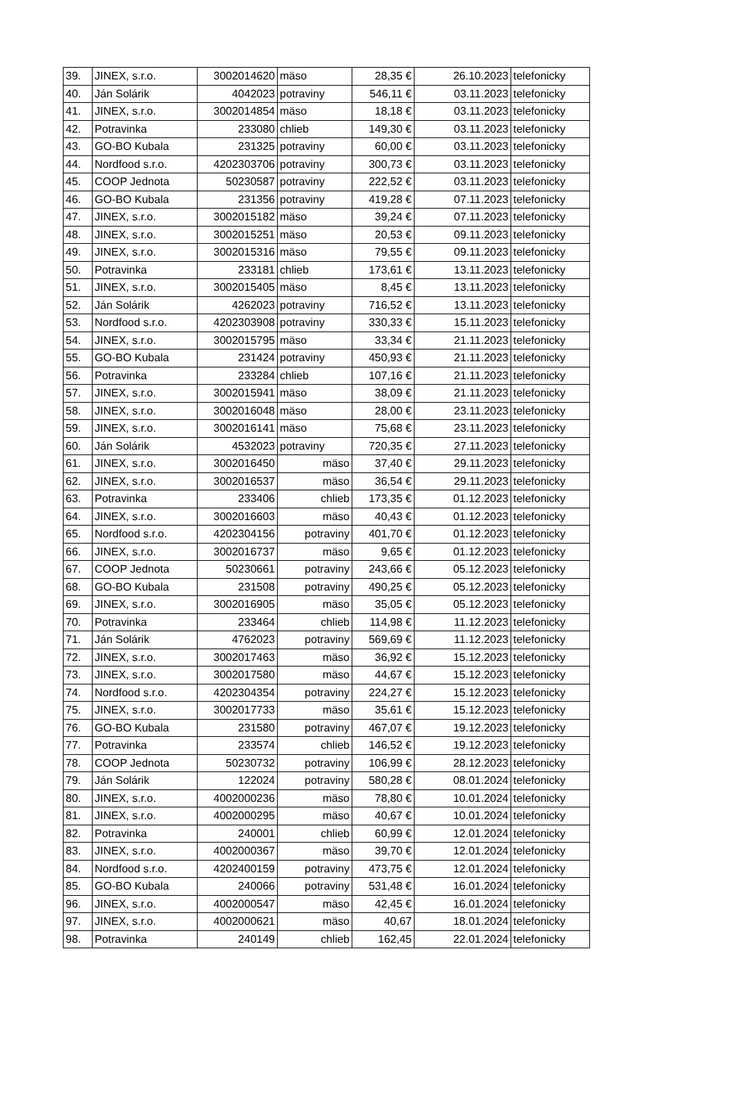| 39. | JINEX, s.r.o. | 3002014620 | mäso | 28,35 € | 26.10.2023 | telefonicky |
| 40. | Ján Solárik | 4042023 | potraviny | 546,11 € | 03.11.2023 | telefonicky |
| 41. | JINEX, s.r.o. | 3002014854 | mäso | 18,18 € | 03.11.2023 | telefonicky |
| 42. | Potravinka | 233080 | chlieb | 149,30 € | 03.11.2023 | telefonicky |
| 43. | GO-BO Kubala | 231325 | potraviny | 60,00 € | 03.11.2023 | telefonicky |
| 44. | Nordfood s.r.o. | 4202303706 | potraviny | 300,73 € | 03.11.2023 | telefonicky |
| 45. | COOP Jednota | 50230587 | potraviny | 222,52 € | 03.11.2023 | telefonicky |
| 46. | GO-BO Kubala | 231356 | potraviny | 419,28 € | 07.11.2023 | telefonicky |
| 47. | JINEX, s.r.o. | 3002015182 | mäso | 39,24 € | 07.11.2023 | telefonicky |
| 48. | JINEX, s.r.o. | 3002015251 | mäso | 20,53 € | 09.11.2023 | telefonicky |
| 49. | JINEX, s.r.o. | 3002015316 | mäso | 79,55 € | 09.11.2023 | telefonicky |
| 50. | Potravinka | 233181 | chlieb | 173,61 € | 13.11.2023 | telefonicky |
| 51. | JINEX, s.r.o. | 3002015405 | mäso | 8,45 € | 13.11.2023 | telefonicky |
| 52. | Ján Solárik | 4262023 | potraviny | 716,52 € | 13.11.2023 | telefonicky |
| 53. | Nordfood s.r.o. | 4202303908 | potraviny | 330,33 € | 15.11.2023 | telefonicky |
| 54. | JINEX, s.r.o. | 3002015795 | mäso | 33,34 € | 21.11.2023 | telefonicky |
| 55. | GO-BO Kubala | 231424 | potraviny | 450,93 € | 21.11.2023 | telefonicky |
| 56. | Potravinka | 233284 | chlieb | 107,16 € | 21.11.2023 | telefonicky |
| 57. | JINEX, s.r.o. | 3002015941 | mäso | 38,09 € | 21.11.2023 | telefonicky |
| 58. | JINEX, s.r.o. | 3002016048 | mäso | 28,00 € | 23.11.2023 | telefonicky |
| 59. | JINEX, s.r.o. | 3002016141 | mäso | 75,68 € | 23.11.2023 | telefonicky |
| 60. | Ján Solárik | 4532023 | potraviny | 720,35 € | 27.11.2023 | telefonicky |
| 61. | JINEX, s.r.o. | 3002016450 | mäso | 37,40 € | 29.11.2023 | telefonicky |
| 62. | JINEX, s.r.o. | 3002016537 | mäso | 36,54 € | 29.11.2023 | telefonicky |
| 63. | Potravinka | 233406 | chlieb | 173,35 € | 01.12.2023 | telefonicky |
| 64. | JINEX, s.r.o. | 3002016603 | mäso | 40,43 € | 01.12.2023 | telefonicky |
| 65. | Nordfood s.r.o. | 4202304156 | potraviny | 401,70 € | 01.12.2023 | telefonicky |
| 66. | JINEX, s.r.o. | 3002016737 | mäso | 9,65 € | 01.12.2023 | telefonicky |
| 67. | COOP Jednota | 50230661 | potraviny | 243,66 € | 05.12.2023 | telefonicky |
| 68. | GO-BO Kubala | 231508 | potraviny | 490,25 € | 05.12.2023 | telefonicky |
| 69. | JINEX, s.r.o. | 3002016905 | mäso | 35,05 € | 05.12.2023 | telefonicky |
| 70. | Potravinka | 233464 | chlieb | 114,98 € | 11.12.2023 | telefonicky |
| 71. | Ján Solárik | 4762023 | potraviny | 569,69 € | 11.12.2023 | telefonicky |
| 72. | JINEX, s.r.o. | 3002017463 | mäso | 36,92 € | 15.12.2023 | telefonicky |
| 73. | JINEX, s.r.o. | 3002017580 | mäso | 44,67 € | 15.12.2023 | telefonicky |
| 74. | Nordfood s.r.o. | 4202304354 | potraviny | 224,27 € | 15.12.2023 | telefonicky |
| 75. | JINEX, s.r.o. | 3002017733 | mäso | 35,61 € | 15.12.2023 | telefonicky |
| 76. | GO-BO Kubala | 231580 | potraviny | 467,07 € | 19.12.2023 | telefonicky |
| 77. | Potravinka | 233574 | chlieb | 146,52 € | 19.12.2023 | telefonicky |
| 78. | COOP Jednota | 50230732 | potraviny | 106,99 € | 28.12.2023 | telefonicky |
| 79. | Ján Solárik | 122024 | potraviny | 580,28 € | 08.01.2024 | telefonicky |
| 80. | JINEX, s.r.o. | 4002000236 | mäso | 78,80 € | 10.01.2024 | telefonicky |
| 81. | JINEX, s.r.o. | 4002000295 | mäso | 40,67 € | 10.01.2024 | telefonicky |
| 82. | Potravinka | 240001 | chlieb | 60,99 € | 12.01.2024 | telefonicky |
| 83. | JINEX, s.r.o. | 4002000367 | mäso | 39,70 € | 12.01.2024 | telefonicky |
| 84. | Nordfood s.r.o. | 4202400159 | potraviny | 473,75 € | 12.01.2024 | telefonicky |
| 85. | GO-BO Kubala | 240066 | potraviny | 531,48 € | 16.01.2024 | telefonicky |
| 96. | JINEX, s.r.o. | 4002000547 | mäso | 42,45 € | 16.01.2024 | telefonicky |
| 97. | JINEX, s.r.o. | 4002000621 | mäso | 40,67 | 18.01.2024 | telefonicky |
| 98. | Potravinka | 240149 | chlieb | 162,45 | 22.01.2024 | telefonicky |